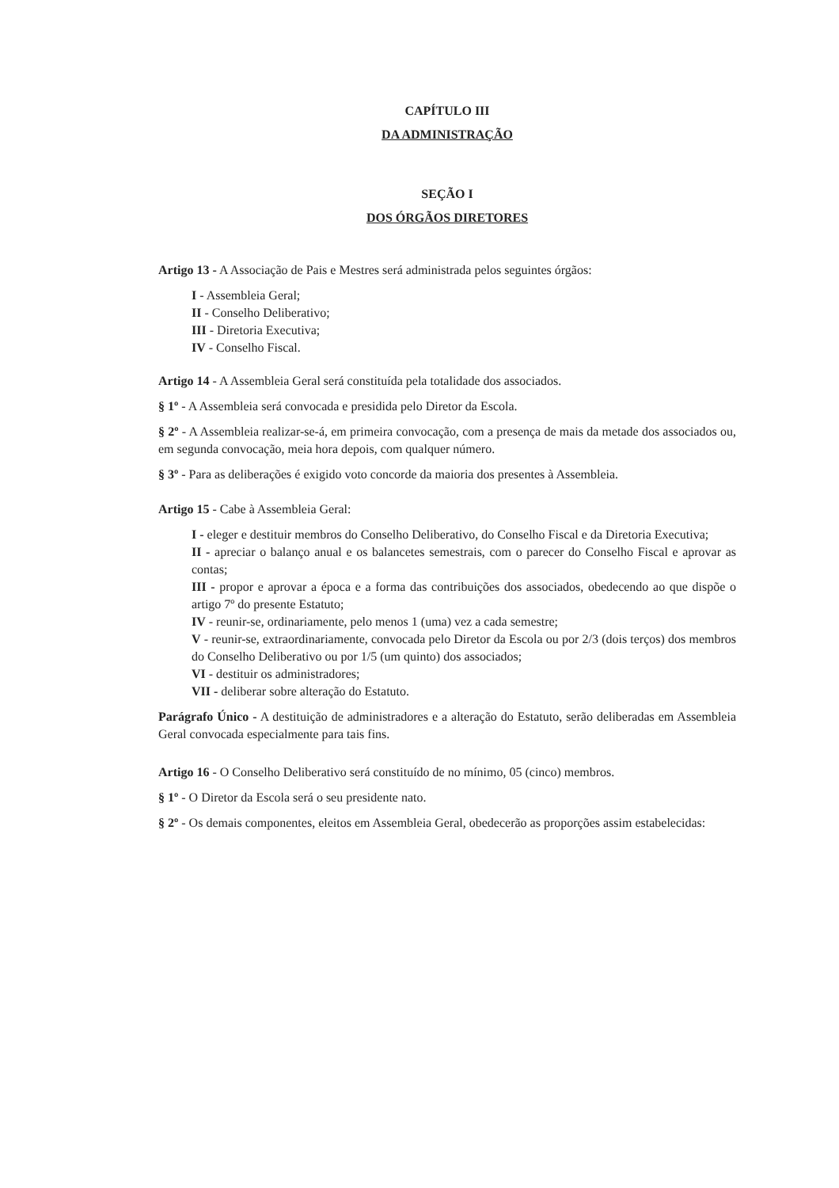CAPÍTULO III
DA ADMINISTRAÇÃO
SEÇÃO I
DOS ÓRGÃOS DIRETORES
Artigo 13 - A Associação de Pais e Mestres será administrada pelos seguintes órgãos:
I - Assembleia Geral;
II - Conselho Deliberativo;
III - Diretoria Executiva;
IV - Conselho Fiscal.
Artigo 14 - A Assembleia Geral será constituída pela totalidade dos associados.
§ 1º - A Assembleia será convocada e presidida pelo Diretor da Escola.
§ 2º - A Assembleia realizar-se-á, em primeira convocação, com a presença de mais da metade dos associados ou, em segunda convocação, meia hora depois, com qualquer número.
§ 3º - Para as deliberações é exigido voto concorde da maioria dos presentes à Assembleia.
Artigo 15 - Cabe à Assembleia Geral:
I - eleger e destituir membros do Conselho Deliberativo, do Conselho Fiscal e da Diretoria Executiva;
II - apreciar o balanço anual e os balancetes semestrais, com o parecer do Conselho Fiscal e aprovar as contas;
III - propor e aprovar a época e a forma das contribuições dos associados, obedecendo ao que dispõe o artigo 7º do presente Estatuto;
IV - reunir-se, ordinariamente, pelo menos 1 (uma) vez a cada semestre;
V - reunir-se, extraordinariamente, convocada pelo Diretor da Escola ou por 2/3 (dois terços) dos membros do Conselho Deliberativo ou por 1/5 (um quinto) dos associados;
VI - destituir os administradores;
VII - deliberar sobre alteração do Estatuto.
Parágrafo Único - A destituição de administradores e a alteração do Estatuto, serão deliberadas em Assembleia Geral convocada especialmente para tais fins.
Artigo 16 - O Conselho Deliberativo será constituído de no mínimo, 05 (cinco) membros.
§ 1º - O Diretor da Escola será o seu presidente nato.
§ 2º - Os demais componentes, eleitos em Assembleia Geral, obedecerão as proporções assim estabelecidas: